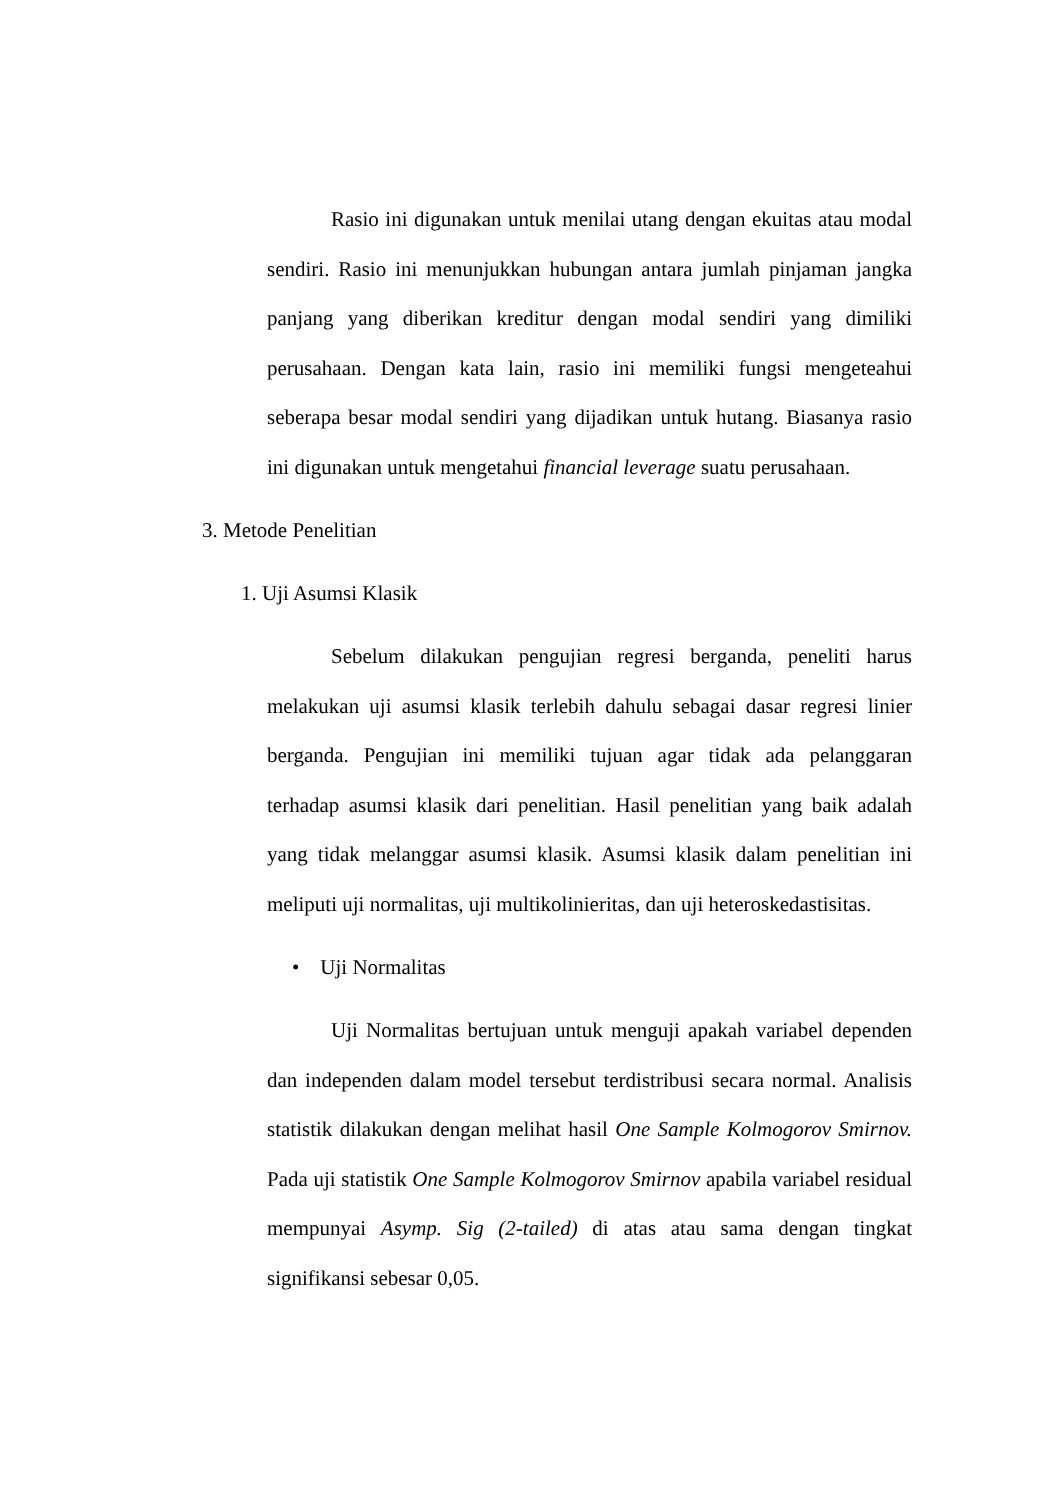Rasio ini digunakan untuk menilai utang dengan ekuitas atau modal sendiri. Rasio ini menunjukkan hubungan antara jumlah pinjaman jangka panjang yang diberikan kreditur dengan modal sendiri yang dimiliki perusahaan. Dengan kata lain, rasio ini memiliki fungsi mengeteahui seberapa besar modal sendiri yang dijadikan untuk hutang. Biasanya rasio ini digunakan untuk mengetahui financial leverage suatu perusahaan.
3. Metode Penelitian
1. Uji Asumsi Klasik
Sebelum dilakukan pengujian regresi berganda, peneliti harus melakukan uji asumsi klasik terlebih dahulu sebagai dasar regresi linier berganda. Pengujian ini memiliki tujuan agar tidak ada pelanggaran terhadap asumsi klasik dari penelitian. Hasil penelitian yang baik adalah yang tidak melanggar asumsi klasik. Asumsi klasik dalam penelitian ini meliputi uji normalitas, uji multikolinieritas, dan uji heteroskedastisitas.
• Uji Normalitas
Uji Normalitas bertujuan untuk menguji apakah variabel dependen dan independen dalam model tersebut terdistribusi secara normal. Analisis statistik dilakukan dengan melihat hasil One Sample Kolmogorov Smirnov. Pada uji statistik One Sample Kolmogorov Smirnov apabila variabel residual mempunyai Asymp. Sig (2-tailed) di atas atau sama dengan tingkat signifikansi sebesar 0,05.